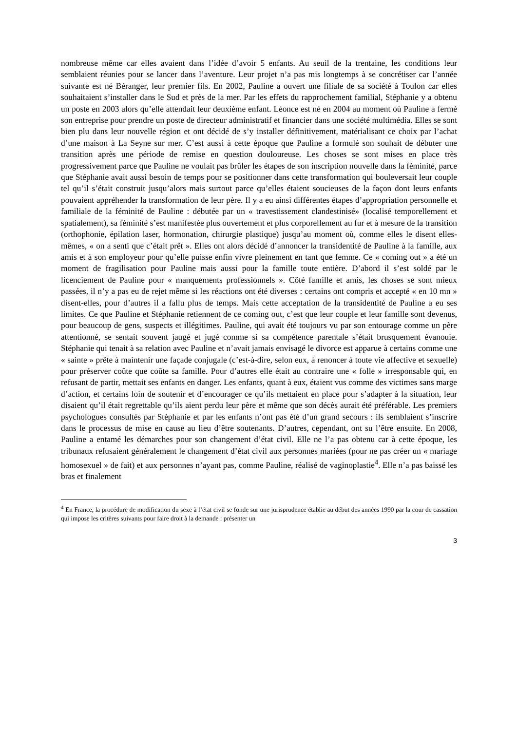nombreuse même car elles avaient dans l’idée d’avoir 5 enfants. Au seuil de la trentaine, les conditions leur semblaient réunies pour se lancer dans l’aventure. Leur projet n’a pas mis longtemps à se concrétiser car l’année suivante est né Béranger, leur premier fils. En 2002, Pauline a ouvert une filiale de sa société à Toulon car elles souhaitaient s’installer dans le Sud et près de la mer. Par les effets du rapprochement familial, Stéphanie y a obtenu un poste en 2003 alors qu’elle attendait leur deuxième enfant. Léonce est né en 2004 au moment où Pauline a fermé son entreprise pour prendre un poste de directeur administratif et financier dans une société multimédia. Elles se sont bien plu dans leur nouvelle région et ont décidé de s’y installer définitivement, matérialisant ce choix par l’achat d’une maison à La Seyne sur mer. C’est aussi à cette époque que Pauline a formulé son souhait de débuter une transition après une période de remise en question douloureuse. Les choses se sont mises en place très progressivement parce que Pauline ne voulait pas brûler les étapes de son inscription nouvelle dans la féminité, parce que Stéphanie avait aussi besoin de temps pour se positionner dans cette transformation qui bouleversait leur couple tel qu’il s’était construit jusqu’alors mais surtout parce qu’elles étaient soucieuses de la façon dont leurs enfants pouvaient appréhender la transformation de leur père. Il y a eu ainsi différentes étapes d’appropriation personnelle et familiale de la féminité de Pauline : débutée par un « travestissement clandestinisé» (localisé temporellement et spatialement), sa féminité s’est manifestée plus ouvertement et plus corporellement au fur et à mesure de la transition (orthophonie, épilation laser, hormonation, chirurgie plastique) jusqu’au moment où, comme elles le disent elles-mêmes, « on a senti que c’était prêt ». Elles ont alors décidé d’annoncer la transidentité de Pauline à la famille, aux amis et à son employeur pour qu’elle puisse enfin vivre pleinement en tant que femme. Ce « coming out » a été un moment de fragilisation pour Pauline mais aussi pour la famille toute entière. D’abord il s’est soldé par le licenciement de Pauline pour « manquements professionnels ». Côté famille et amis, les choses se sont mieux passées, il n’y a pas eu de rejet même si les réactions ont été diverses : certains ont compris et accepté « en 10 mn » disent-elles, pour d’autres il a fallu plus de temps. Mais cette acceptation de la transidentité de Pauline a eu ses limites. Ce que Pauline et Stéphanie retiennent de ce coming out, c’est que leur couple et leur famille sont devenus, pour beaucoup de gens, suspects et illégitimes. Pauline, qui avait été toujours vu par son entourage comme un père attentionné, se sentait souvent jaugé et jugé comme si sa compétence parentale s’était brusquement évanouie. Stéphanie qui tenait à sa relation avec Pauline et n’avait jamais envisagé le divorce est apparue à certains comme une « sainte » prête à maintenir une façade conjugale (c’est-à-dire, selon eux, à renoncer à toute vie affective et sexuelle) pour préserver coûte que coûte sa famille. Pour d’autres elle était au contraire une « folle » irresponsable qui, en refusant de partir, mettait ses enfants en danger. Les enfants, quant à eux, étaient vus comme des victimes sans marge d’action, et certains loin de soutenir et d’encourager ce qu’ils mettaient en place pour s’adapter à la situation, leur disaient qu’il était regrettable qu’ils aient perdu leur père et même que son décès aurait été préférable. Les premiers psychologues consultés par Stéphanie et par les enfants n’ont pas été d’un grand secours : ils semblaient s’inscrire dans le processus de mise en cause au lieu d’être soutenants. D’autres, cependant, ont su l’être ensuite. En 2008, Pauline a entamé les démarches pour son changement d’état civil. Elle ne l’a pas obtenu car à cette époque, les tribunaux refusaient généralement le changement d’état civil aux personnes mariées (pour ne pas créer un « mariage homosexuel » de fait) et aux personnes n’ayant pas, comme Pauline, réalisé de vaginoplastie<sup>4</sup>. Elle n’a pas baissé les bras et finalement
<sup>4</sup> En France, la procédure de modification du sexe à l’état civil se fonde sur une jurisprudence établie au début des années 1990 par la cour de cassation qui impose les critères suivants pour faire droit à la demande : présenter un
3